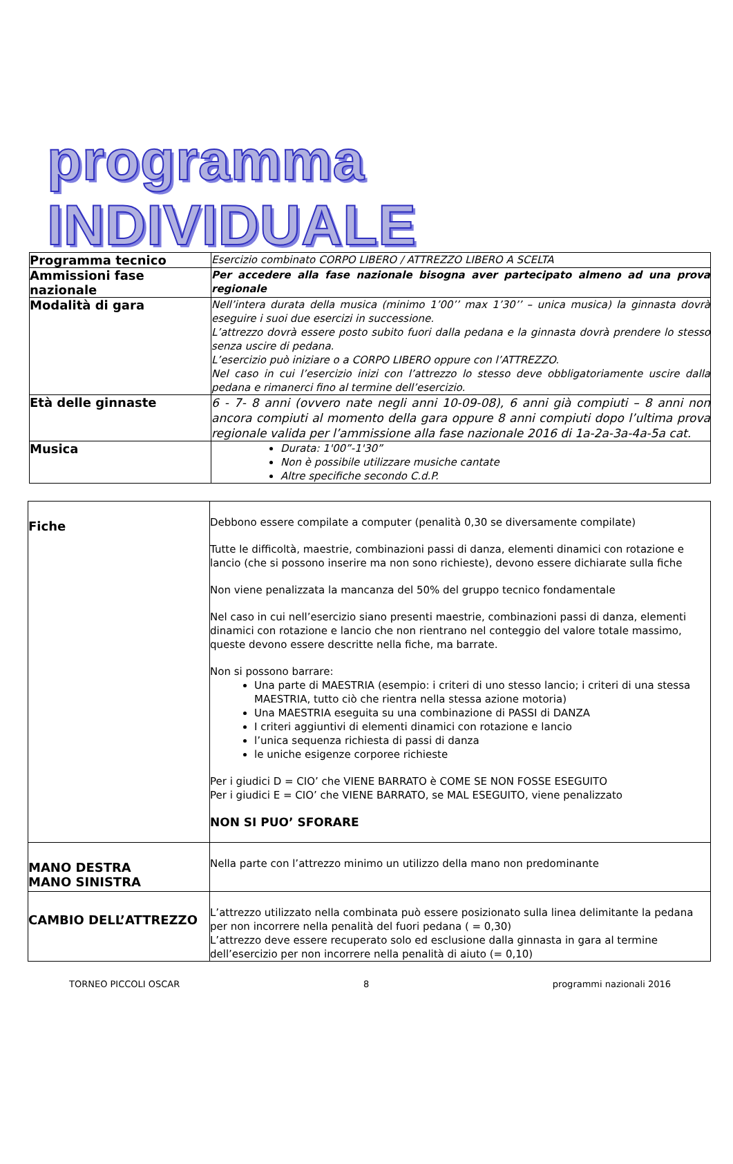programma INDIVIDUALE
| Programma tecnico | Esercizio combinato CORPO LIBERO / ATTREZZO LIBERO A SCELTA |
| Ammissioni fase nazionale | Per accedere alla fase nazionale bisogna aver partecipato almeno ad una prova regionale |
| Modalità di gara | Nell’intera durata della musica (minimo 1’00’’ max 1’30’’ – unica musica) la ginnasta dovrà eseguire i suoi due esercizi in successione. L’attrezzo dovrà essere posto subito fuori dalla pedana e la ginnasta dovrà prendere lo stesso senza uscire di pedana. L’esercizio può iniziare o a CORPO LIBERO oppure con l’ATTREZZO. Nel caso in cui l’esercizio inizi con l’attrezzo lo stesso deve obbligatoriamente uscire dalla pedana e rimanerci fino al termine dell’esercizio. |
| Età delle ginnaste | 6 - 7- 8 anni (ovvero nate negli anni 10-09-08), 6 anni già compiuti – 8 anni non ancora compiuti al momento della gara oppure 8 anni compiuti dopo l’ultima prova regionale valida per l’ammissione alla fase nazionale 2016 di 1a-2a-3a-4a-5a cat. |
| Musica | Durata: 1'00”-1'30” Non è possibile utilizzare musiche cantate Altre specifiche secondo C.d.P. |
| Fiche | Debbono essere compilate a computer (penalità 0,30 se diversamente compilate) Tutte le difficoltà, maestrie, combinazioni passi di danza, elementi dinamici con rotazione e lancio (che si possono inserire ma non sono richieste), devono essere dichiarate sulla fiche Non viene penalizzata la mancanza del 50% del gruppo tecnico fondamentale Nel caso in cui nell’esercizio siano presenti maestrie, combinazioni passi di danza, elementi dinamici con rotazione e lancio che non rientrano nel conteggio del valore totale massimo, queste devono essere descritte nella fiche, ma barrate. Non si possono barrare: Una parte di MAESTRIA (esempio: i criteri di uno stesso lancio; i criteri di una stessa MAESTRIA, tutto ciò che rientra nella stessa azione motoria) Una MAESTRIA eseguita su una combinazione di PASSI di DANZA I criteri aggiuntivi di elementi dinamici con rotazione e lancio l’unica sequenza richiesta di passi di danza le uniche esigenze corporee richieste Per i giudici D = CIO’ che VIENE BARRATO è COME SE NON FOSSE ESEGUITO Per i giudici E = CIO’ che VIENE BARRATO, se MAL ESEGUITO, viene penalizzato NON SI PUO’ SFORARE |
| MANO DESTRA MANO SINISTRA | Nella parte con l’attrezzo minimo un utilizzo della mano non predominante |
| CAMBIO DELL’ATTREZZO | L’attrezzo utilizzato nella combinata può essere posizionato sulla linea delimitante la pedana per non incorrere nella penalità del fuori pedana ( = 0,30) L’attrezzo deve essere recuperato solo ed esclusione dalla ginnasta in gara al termine dell’esercizio per non incorrere nella penalità di aiuto (= 0,10) |
TORNEO PICCOLI OSCAR 8 programmi nazionali 2016